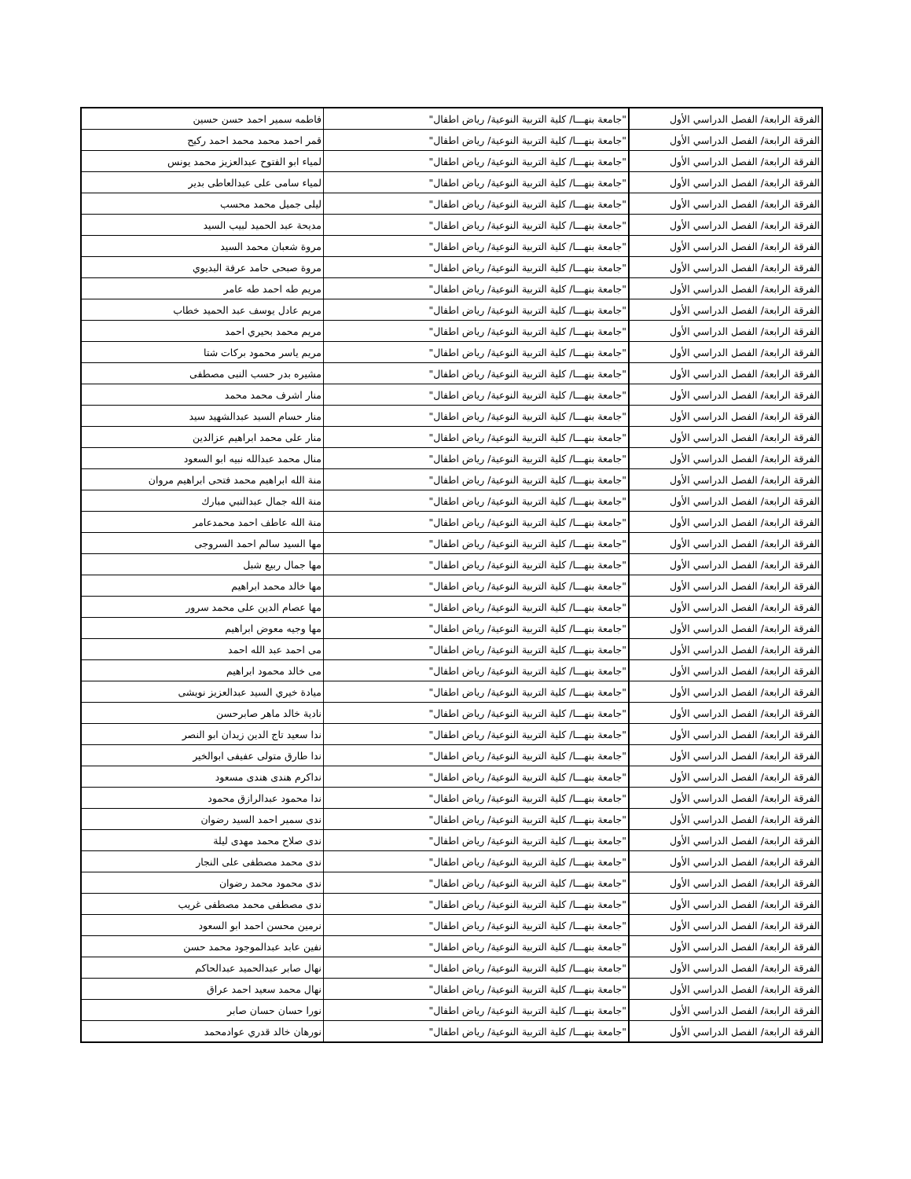| الفرقة الرابعة/ الفصل الدراسي الأول | "جامعة بنهـــا/ كلية التربية النوعية/ رياض اطفال" | فاطمه سمير احمد حسن حسين |
| الفرقة الرابعة/ الفصل الدراسي الأول | "جامعة بنهـــا/ كلية التربية النوعية/ رياض اطفال" | قمر احمد محمد محمد احمد ركيح |
| الفرقة الرابعة/ الفصل الدراسي الأول | "جامعة بنهـــا/ كلية التربية النوعية/ رياض اطفال" | لمياء ابو الفتوح عبدالعزيز محمد يونس |
| الفرقة الرابعة/ الفصل الدراسي الأول | "جامعة بنهـــا/ كلية التربية النوعية/ رياض اطفال" | لمياء سامى على عبدالعاطى بدير |
| الفرقة الرابعة/ الفصل الدراسي الأول | "جامعة بنهـــا/ كلية التربية النوعية/ رياض اطفال" | ليلى جميل محمد محسب |
| الفرقة الرابعة/ الفصل الدراسي الأول | "جامعة بنهـــا/ كلية التربية النوعية/ رياض اطفال" | مديحة عبد الحميد لبيب السيد |
| الفرقة الرابعة/ الفصل الدراسي الأول | "جامعة بنهـــا/ كلية التربية النوعية/ رياض اطفال" | مروة شعبان محمد السيد |
| الفرقة الرابعة/ الفصل الدراسي الأول | "جامعة بنهـــا/ كلية التربية النوعية/ رياض اطفال" | مروة صبحى حامد عرفة البديوي |
| الفرقة الرابعة/ الفصل الدراسي الأول | "جامعة بنهـــا/ كلية التربية النوعية/ رياض اطفال" | مريم طه احمد طه عامر |
| الفرقة الرابعة/ الفصل الدراسي الأول | "جامعة بنهـــا/ كلية التربية النوعية/ رياض اطفال" | مريم عادل يوسف عبد الحميد خطاب |
| الفرقة الرابعة/ الفصل الدراسي الأول | "جامعة بنهـــا/ كلية التربية النوعية/ رياض اطفال" | مريم محمد بحيري احمد |
| الفرقة الرابعة/ الفصل الدراسي الأول | "جامعة بنهـــا/ كلية التربية النوعية/ رياض اطفال" | مريم ياسر محمود بركات شتا |
| الفرقة الرابعة/ الفصل الدراسي الأول | "جامعة بنهـــا/ كلية التربية النوعية/ رياض اطفال" | مشيره بدر حسب النبى مصطفى |
| الفرقة الرابعة/ الفصل الدراسي الأول | "جامعة بنهـــا/ كلية التربية النوعية/ رياض اطفال" | منار اشرف محمد محمد |
| الفرقة الرابعة/ الفصل الدراسي الأول | "جامعة بنهـــا/ كلية التربية النوعية/ رياض اطفال" | منار حسام السيد عبدالشهيد سيد |
| الفرقة الرابعة/ الفصل الدراسي الأول | "جامعة بنهـــا/ كلية التربية النوعية/ رياض اطفال" | منار على محمد ابراهيم عزالدين |
| الفرقة الرابعة/ الفصل الدراسي الأول | "جامعة بنهـــا/ كلية التربية النوعية/ رياض اطفال" | منال محمد عبدالله نبيه ابو السعود |
| الفرقة الرابعة/ الفصل الدراسي الأول | "جامعة بنهـــا/ كلية التربية النوعية/ رياض اطفال" | منة الله ابراهيم محمد فتحى ابراهيم مروان |
| الفرقة الرابعة/ الفصل الدراسي الأول | "جامعة بنهـــا/ كلية التربية النوعية/ رياض اطفال" | منة الله جمال عبدالنبي مبارك |
| الفرقة الرابعة/ الفصل الدراسي الأول | "جامعة بنهـــا/ كلية التربية النوعية/ رياض اطفال" | منة الله عاطف احمد محمدعامر |
| الفرقة الرابعة/ الفصل الدراسي الأول | "جامعة بنهـــا/ كلية التربية النوعية/ رياض اطفال" | مها السيد سالم احمد السروجى |
| الفرقة الرابعة/ الفصل الدراسي الأول | "جامعة بنهـــا/ كلية التربية النوعية/ رياض اطفال" | مها جمال ربيع شبل |
| الفرقة الرابعة/ الفصل الدراسي الأول | "جامعة بنهـــا/ كلية التربية النوعية/ رياض اطفال" | مها خالد محمد ابراهيم |
| الفرقة الرابعة/ الفصل الدراسي الأول | "جامعة بنهـــا/ كلية التربية النوعية/ رياض اطفال" | مها عصام الدين على محمد سرور |
| الفرقة الرابعة/ الفصل الدراسي الأول | "جامعة بنهـــا/ كلية التربية النوعية/ رياض اطفال" | مها وجيه معوض ابراهيم |
| الفرقة الرابعة/ الفصل الدراسي الأول | "جامعة بنهـــا/ كلية التربية النوعية/ رياض اطفال" | مى احمد عبد الله احمد |
| الفرقة الرابعة/ الفصل الدراسي الأول | "جامعة بنهـــا/ كلية التربية النوعية/ رياض اطفال" | مى خالد محمود ابراهيم |
| الفرقة الرابعة/ الفصل الدراسي الأول | "جامعة بنهـــا/ كلية التربية النوعية/ رياض اطفال" | ميادة خيري السيد عبدالعزيز نويشى |
| الفرقة الرابعة/ الفصل الدراسي الأول | "جامعة بنهـــا/ كلية التربية النوعية/ رياض اطفال" | نادية خالد ماهر صابرحسن |
| الفرقة الرابعة/ الفصل الدراسي الأول | "جامعة بنهـــا/ كلية التربية النوعية/ رياض اطفال" | ندا سعيد تاج الدين زيدان ابو النصر |
| الفرقة الرابعة/ الفصل الدراسي الأول | "جامعة بنهـــا/ كلية التربية النوعية/ رياض اطفال" | ندا طارق متولى عفيفى ابوالخير |
| الفرقة الرابعة/ الفصل الدراسي الأول | "جامعة بنهـــا/ كلية التربية النوعية/ رياض اطفال" | نداكرم هندى هندى مسعود |
| الفرقة الرابعة/ الفصل الدراسي الأول | "جامعة بنهـــا/ كلية التربية النوعية/ رياض اطفال" | ندا محمود عبدالرازق محمود |
| الفرقة الرابعة/ الفصل الدراسي الأول | "جامعة بنهـــا/ كلية التربية النوعية/ رياض اطفال" | ندى سمير احمد السيد رضوان |
| الفرقة الرابعة/ الفصل الدراسي الأول | "جامعة بنهـــا/ كلية التربية النوعية/ رياض اطفال" | ندى صلاح محمد مهدى ليلة |
| الفرقة الرابعة/ الفصل الدراسي الأول | "جامعة بنهـــا/ كلية التربية النوعية/ رياض اطفال" | ندى محمد مصطفى على النجار |
| الفرقة الرابعة/ الفصل الدراسي الأول | "جامعة بنهـــا/ كلية التربية النوعية/ رياض اطفال" | ندى محمود محمد رضوان |
| الفرقة الرابعة/ الفصل الدراسي الأول | "جامعة بنهـــا/ كلية التربية النوعية/ رياض اطفال" | ندى مصطفى محمد مصطفى غريب |
| الفرقة الرابعة/ الفصل الدراسي الأول | "جامعة بنهـــا/ كلية التربية النوعية/ رياض اطفال" | نرمين محسن احمد ابو السعود |
| الفرقة الرابعة/ الفصل الدراسي الأول | "جامعة بنهـــا/ كلية التربية النوعية/ رياض اطفال" | نفين عابد عبدالموجود محمد حسن |
| الفرقة الرابعة/ الفصل الدراسي الأول | "جامعة بنهـــا/ كلية التربية النوعية/ رياض اطفال" | نهال صابر عبدالحميد عبدالحاكم |
| الفرقة الرابعة/ الفصل الدراسي الأول | "جامعة بنهـــا/ كلية التربية النوعية/ رياض اطفال" | نهال محمد سعيد احمد عراق |
| الفرقة الرابعة/ الفصل الدراسي الأول | "جامعة بنهـــا/ كلية التربية النوعية/ رياض اطفال" | نورا حسان حسان صابر |
| الفرقة الرابعة/ الفصل الدراسي الأول | "جامعة بنهـــا/ كلية التربية النوعية/ رياض اطفال" | نورهان خالد قدري عوادمحمد |